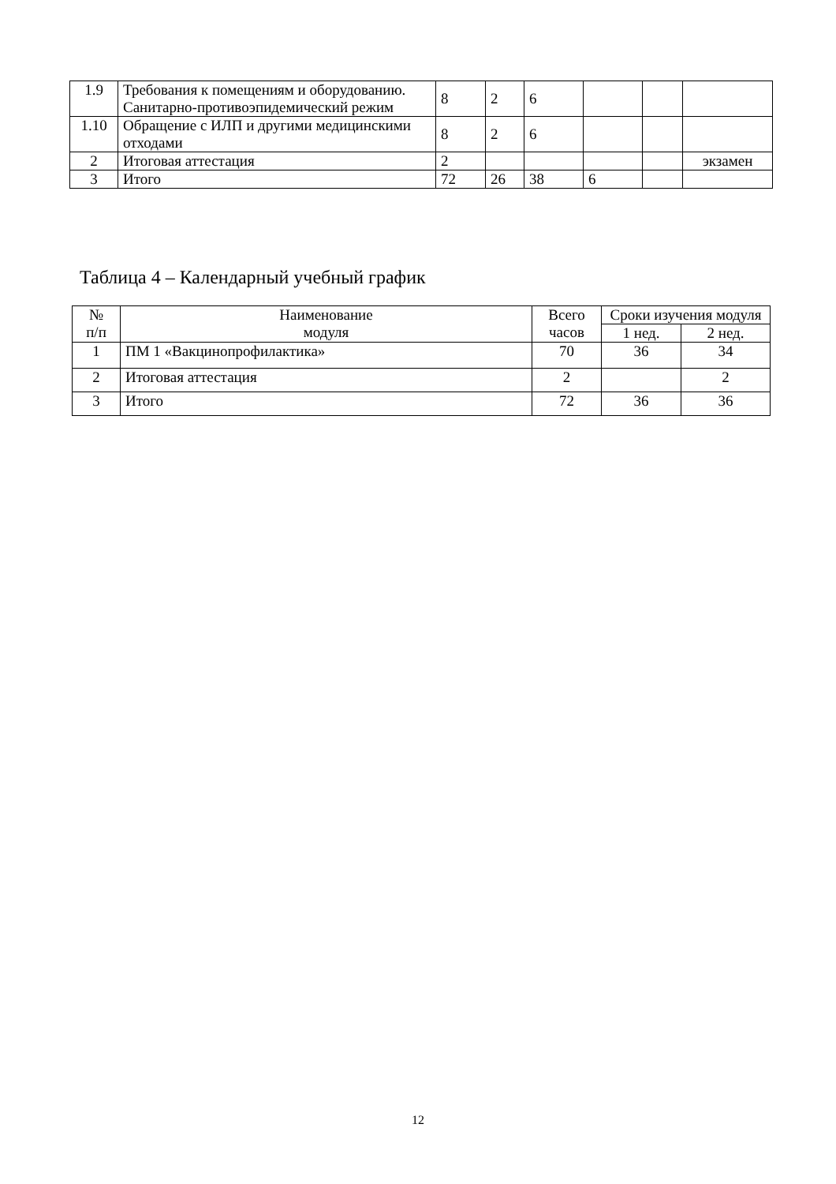| 1.9 | Требования к помещениям и оборудованию. Санитарно-противоэпидемический режим | 8 | 2 | 6 | | | |
| 1.10 | Обращение с ИЛП и другими медицинскими отходами | 8 | 2 | 6 | | | |
| 2 | Итоговая аттестация | 2 | | | | | экзамен |
| 3 | Итого | 72 | 26 | 38 | 6 | | |
Таблица 4 – Календарный учебный график
| № п/п | Наименование модуля | Всего часов | Сроки изучения модуля | |
| --- | --- | --- | --- | --- |
| | | | 1 нед. | 2 нед. |
| 1 | ПМ 1 «Вакцинопрофилактика» | 70 | 36 | 34 |
| 2 | Итоговая аттестация | 2 | | 2 |
| 3 | Итого | 72 | 36 | 36 |
12